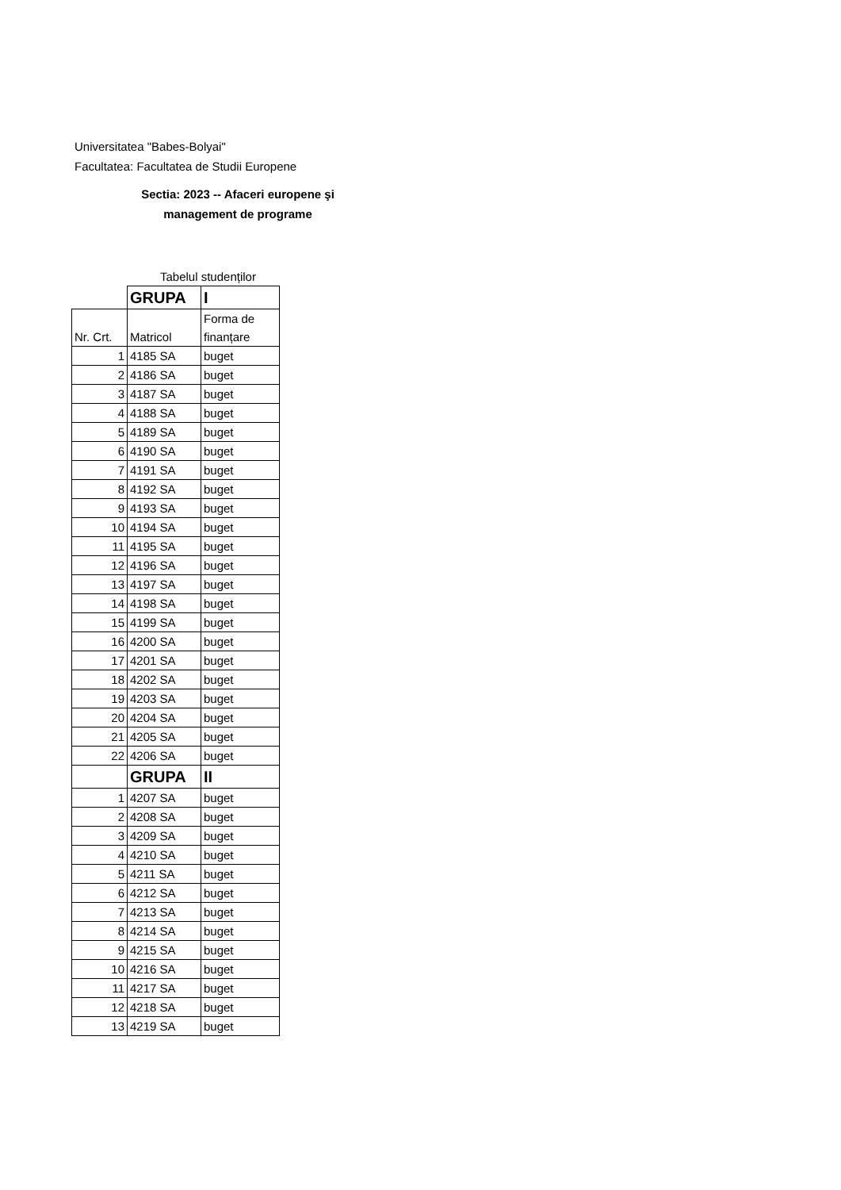Universitatea "Babes-Bolyai"
Facultatea: Facultatea de Studii Europene
Sectia: 2023 -- Afaceri europene şi management de programe
Tabelul studenților
| | GRUPA | I |
| Nr. Crt. | Matricol | Forma de finanțare |
| 1 | 4185 SA | buget |
| 2 | 4186 SA | buget |
| 3 | 4187 SA | buget |
| 4 | 4188 SA | buget |
| 5 | 4189 SA | buget |
| 6 | 4190 SA | buget |
| 7 | 4191 SA | buget |
| 8 | 4192 SA | buget |
| 9 | 4193 SA | buget |
| 10 | 4194 SA | buget |
| 11 | 4195 SA | buget |
| 12 | 4196 SA | buget |
| 13 | 4197 SA | buget |
| 14 | 4198 SA | buget |
| 15 | 4199 SA | buget |
| 16 | 4200 SA | buget |
| 17 | 4201 SA | buget |
| 18 | 4202 SA | buget |
| 19 | 4203 SA | buget |
| 20 | 4204 SA | buget |
| 21 | 4205 SA | buget |
| 22 | 4206 SA | buget |
| | GRUPA | II |
| 1 | 4207 SA | buget |
| 2 | 4208 SA | buget |
| 3 | 4209 SA | buget |
| 4 | 4210 SA | buget |
| 5 | 4211 SA | buget |
| 6 | 4212 SA | buget |
| 7 | 4213 SA | buget |
| 8 | 4214 SA | buget |
| 9 | 4215 SA | buget |
| 10 | 4216 SA | buget |
| 11 | 4217 SA | buget |
| 12 | 4218 SA | buget |
| 13 | 4219 SA | buget |